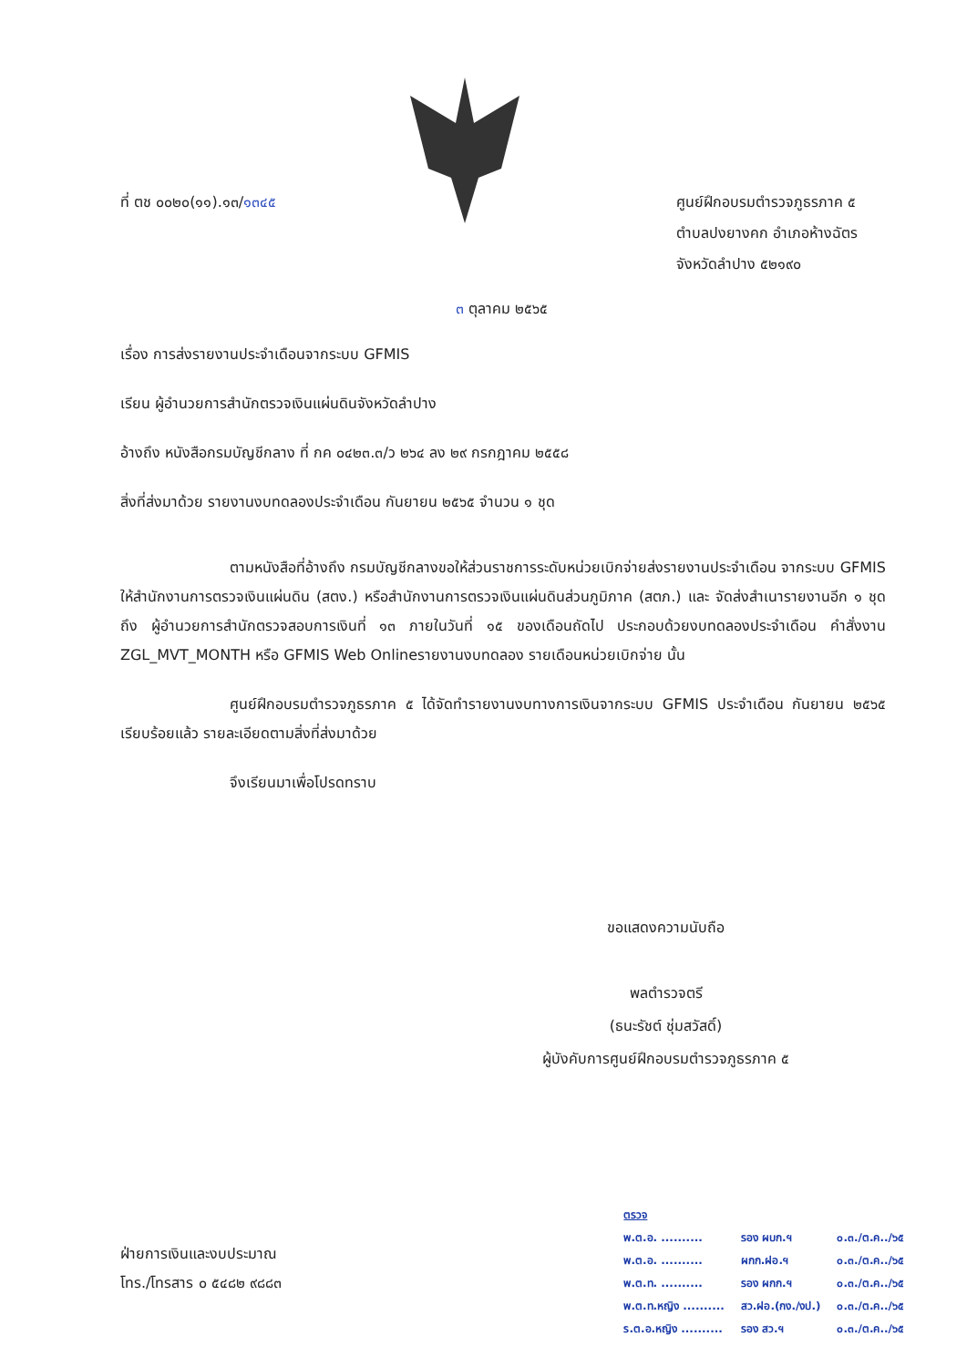ที่ ตช ๐๐๒๐(๑๑).๑๓/๑๓๔๕
ศูนย์ฝึกอบรมตำรวจภูธรภาค ๕
ตำบลปงยางคก อำเภอห้างฉัตร
จังหวัดลำปาง ๕๒๑๙๐
๓ ตุลาคม ๒๕๖๕
เรื่อง การส่งรายงานประจำเดือนจากระบบ GFMIS
เรียน ผู้อำนวยการสำนักตรวจเงินแผ่นดินจังหวัดลำปาง
อ้างถึง หนังสือกรมบัญชีกลาง ที่ กค ๐๔๒๓.๓/ว ๒๖๔ ลง ๒๙ กรกฎาคม ๒๕๕๘
สิ่งที่ส่งมาด้วย รายงานงบทดลองประจำเดือน กันยายน ๒๕๖๕ จำนวน ๑ ชุด
ตามหนังสือที่อ้างถึง กรมบัญชีกลางขอให้ส่วนราชการระดับหน่วยเบิกจ่ายส่งรายงานประจำเดือน จากระบบ GFMIS ให้สำนักงานการตรวจเงินแผ่นดิน (สตง.) หรือสำนักงานการตรวจเงินแผ่นดินส่วนภูมิภาค (สตภ.) และ จัดส่งสำเนารายงานอีก ๑ ชุด ถึง ผู้อำนวยการสำนักตรวจสอบการเงินที่ ๑๓ ภายในวันที่ ๑๕ ของเดือนถัดไป ประกอบด้วยงบทดลองประจำเดือน คำสั่งงาน ZGL_MVT_MONTH หรือ GFMIS Web Onlineรายงานงบทดลอง รายเดือนหน่วยเบิกจ่าย นั้น
ศูนย์ฝึกอบรมตำรวจภูธรภาค ๕ ได้จัดทำรายงานงบทางการเงินจากระบบ GFMIS ประจำเดือน กันยายน ๒๕๖๕ เรียบร้อยแล้ว รายละเอียดตามสิ่งที่ส่งมาด้วย
จึงเรียนมาเพื่อโปรดทราบ
ขอแสดงความนับถือ
พลตำรวจตรี
(ธนะรัชต์ ชุ่มสวัสดิ์)
ผู้บังคับการศูนย์ฝึกอบรมตำรวจภูธรภาค ๕
ฝ่ายการเงินและงบประมาณ
โทร./โทรสาร ๐ ๕๔๘๒ ๙๘๘๓
| ตรวจ | | |
| พ.ต.อ. .......... | รอง ผบก.ฯ | ๐.๓./ต.ค../๖๕ |
| พ.ต.อ. .......... | ผกก.ฝอ.ฯ | ๐.๓./ต.ค../๖๕ |
| พ.ต.ท. .......... | รอง ผกก.ฯ | ๐.๓./ต.ค../๖๕ |
| พ.ต.ท.หญิง .......... | สว.ฝอ.(กง./งป.) | ๐.๓./ต.ค../๖๕ |
| ร.ต.อ.หญิง .......... | รอง สว.ฯ | ๐.๓./ต.ค../๖๕ |